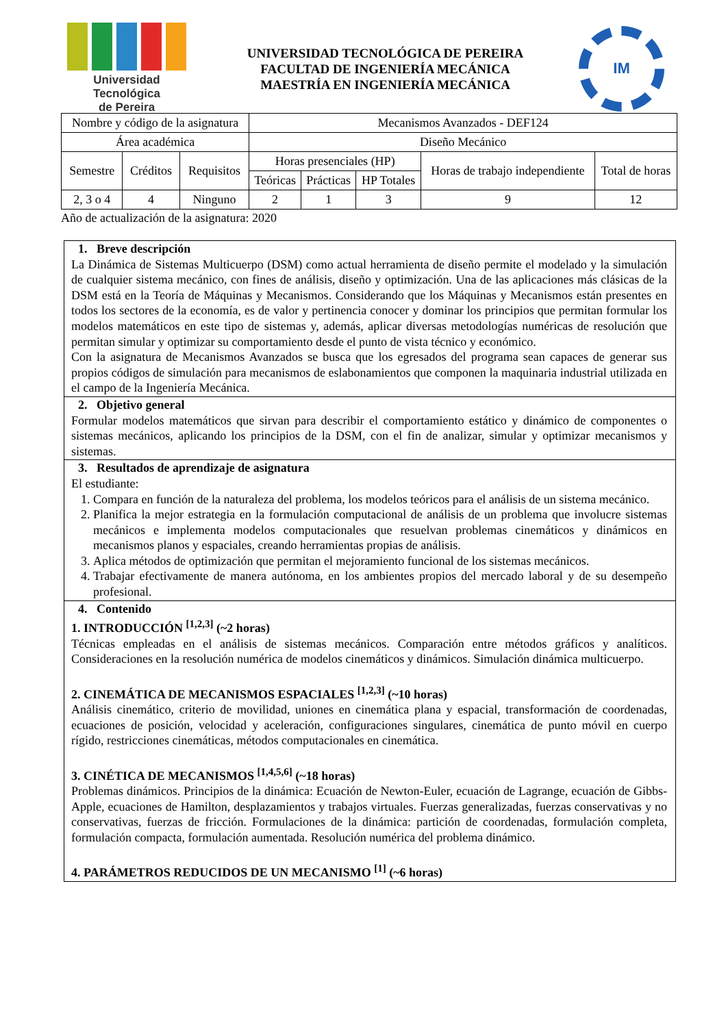Universidad Tecnológica
de Pereira
UNIVERSIDAD TECNOLÓGICA DE PEREIRA
FACULTAD DE INGENIERÍA MECÁNICA
MAESTRÍA EN INGENIERÍA MECÁNICA
IM
| Nombre y código de la asignatura | | | Mecanismos Avanzados - DEF124 | | | | |
| Área académica | | | Diseño Mecánico | | | | |
| Semestre | Créditos | Requisitos | Horas presenciales (HP) | | | Horas de trabajo independiente | Total de horas |
| | | | Teóricas | Prácticas | HP Totales | | |
| 2, 3 o 4 | 4 | Ninguno | 2 | 1 | 3 | 9 | 12 |
Año de actualización de la asignatura: 2020
1. Breve descripción
La Dinámica de Sistemas Multicuerpo (DSM) como actual herramienta de diseño permite el modelado y la simulación de cualquier sistema mecánico, con fines de análisis, diseño y optimización. Una de las aplicaciones más clásicas de la DSM está en la Teoría de Máquinas y Mecanismos. Considerando que los Máquinas y Mecanismos están presentes en todos los sectores de la economía, es de valor y pertinencia conocer y dominar los principios que permitan formular los modelos matemáticos en este tipo de sistemas y, además, aplicar diversas metodologías numéricas de resolución que permitan simular y optimizar su comportamiento desde el punto de vista técnico y económico.
Con la asignatura de Mecanismos Avanzados se busca que los egresados del programa sean capaces de generar sus propios códigos de simulación para mecanismos de eslabonamientos que componen la maquinaria industrial utilizada en el campo de la Ingeniería Mecánica.
2. Objetivo general
Formular modelos matemáticos que sirvan para describir el comportamiento estático y dinámico de componentes o sistemas mecánicos, aplicando los principios de la DSM, con el fin de analizar, simular y optimizar mecanismos y sistemas.
3. Resultados de aprendizaje de asignatura
El estudiante:
1. Compara en función de la naturaleza del problema, los modelos teóricos para el análisis de un sistema mecánico.
2. Planifica la mejor estrategia en la formulación computacional de análisis de un problema que involucre sistemas mecánicos e implementa modelos computacionales que resuelvan problemas cinemáticos y dinámicos en mecanismos planos y espaciales, creando herramientas propias de análisis.
3. Aplica métodos de optimización que permitan el mejoramiento funcional de los sistemas mecánicos.
4. Trabajar efectivamente de manera autónoma, en los ambientes propios del mercado laboral y de su desempeño profesional.
4. Contenido
1. INTRODUCCIÓN <sup>[1,2,3]</sup> (~2 horas)
Técnicas empleadas en el análisis de sistemas mecánicos. Comparación entre métodos gráficos y analíticos. Consideraciones en la resolución numérica de modelos cinemáticos y dinámicos. Simulación dinámica multicuerpo.
2. CINEMÁTICA DE MECANISMOS ESPACIALES <sup>[1,2,3]</sup> (~10 horas)
Análisis cinemático, criterio de movilidad, uniones en cinemática plana y espacial, transformación de coordenadas, ecuaciones de posición, velocidad y aceleración, configuraciones singulares, cinemática de punto móvil en cuerpo rígido, restricciones cinemáticas, métodos computacionales en cinemática.
3. CINÉTICA DE MECANISMOS <sup>[1,4,5,6]</sup> (~18 horas)
Problemas dinámicos. Principios de la dinámica: Ecuación de Newton-Euler, ecuación de Lagrange, ecuación de Gibbs-Apple, ecuaciones de Hamilton, desplazamientos y trabajos virtuales. Fuerzas generalizadas, fuerzas conservativas y no conservativas, fuerzas de fricción. Formulaciones de la dinámica: partición de coordenadas, formulación completa, formulación compacta, formulación aumentada. Resolución numérica del problema dinámico.
4. PARÁMETROS REDUCIDOS DE UN MECANISMO <sup>[1]</sup> (~6 horas)